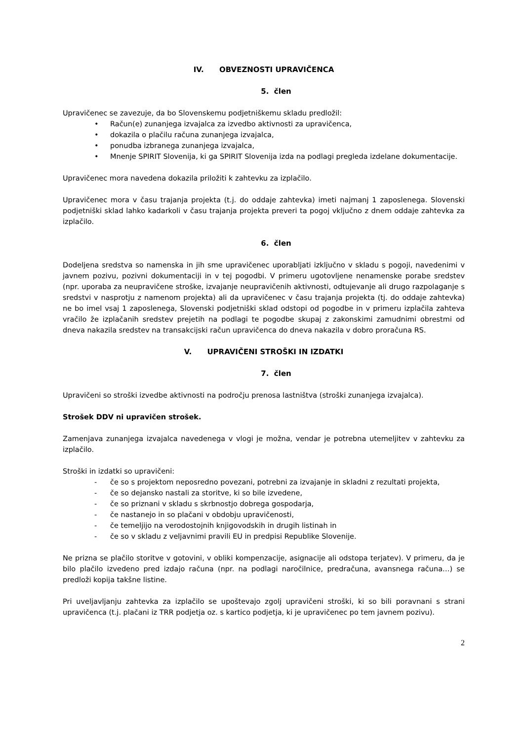IV. OBVEZNOSTI UPRAVIČENCA
5. člen
Upravičenec se zavezuje, da bo Slovenskemu podjetniškemu skladu predložil:
• Račun(e) zunanjega izvajalca za izvedbo aktivnosti za upravičenca,
• dokazila o plačilu računa zunanjega izvajalca,
• ponudba izbranega zunanjega izvajalca,
• Mnenje SPIRIT Slovenija, ki ga SPIRIT Slovenija izda na podlagi pregleda izdelane dokumentacije.
Upravičenec mora navedena dokazila priložiti k zahtevku za izplačilo.
Upravičenec mora v času trajanja projekta (t.j. do oddaje zahtevka) imeti najmanj 1 zaposlenega. Slovenski podjetniški sklad lahko kadarkoli v času trajanja projekta preveri ta pogoj vključno z dnem oddaje zahtevka za izplačilo.
6. člen
Dodeljena sredstva so namenska in jih sme upravičenec uporabljati izključno v skladu s pogoji, navedenimi v javnem pozivu, pozivni dokumentaciji in v tej pogodbi. V primeru ugotovljene nenamenske porabe sredstev (npr. uporaba za neupravičene stroške, izvajanje neupravičenih aktivnosti, odtujevanje ali drugo razpolaganje s sredstvi v nasprotju z namenom projekta) ali da upravičenec v času trajanja projekta (tj. do oddaje zahtevka) ne bo imel vsaj 1 zaposlenega, Slovenski podjetniški sklad odstopi od pogodbe in v primeru izplačila zahteva vračilo že izplačanih sredstev prejetih na podlagi te pogodbe skupaj z zakonskimi zamudnimi obrestmi od dneva nakazila sredstev na transakcijski račun upravičenca do dneva nakazila v dobro proračuna RS.
V. UPRAVIČENI STROŠKI IN IZDATKI
7. člen
Upravičeni so stroški izvedbe aktivnosti na področju prenosa lastništva (stroški zunanjega izvajalca).
Strošek DDV ni upravičen strošek.
Zamenjava zunanjega izvajalca navedenega v vlogi je možna, vendar je potrebna utemeljitev v zahtevku za izplačilo.
Stroški in izdatki so upravičeni:
- če so s projektom neposredno povezani, potrebni za izvajanje in skladni z rezultati projekta,
- če so dejansko nastali za storitve, ki so bile izvedene,
- če so priznani v skladu s skrbnostjo dobrega gospodarja,
- če nastanejo in so plačani v obdobju upravičenosti,
- če temeljijo na verodostojnih knjigovodskih in drugih listinah in
- če so v skladu z veljavnimi pravili EU in predpisi Republike Slovenije.
Ne prizna se plačilo storitve v gotovini, v obliki kompenzacije, asignacije ali odstopa terjatev). V primeru, da je bilo plačilo izvedeno pred izdajo računa (npr. na podlagi naročilnice, predračuna, avansnega računa…) se predloži kopija takšne listine.
Pri uveljavljanju zahtevka za izplačilo se upoštevajo zgolj upravičeni stroški, ki so bili poravnani s strani upravičenca (t.j. plačani iz TRR podjetja oz. s kartico podjetja, ki je upravičenec po tem javnem pozivu).
2